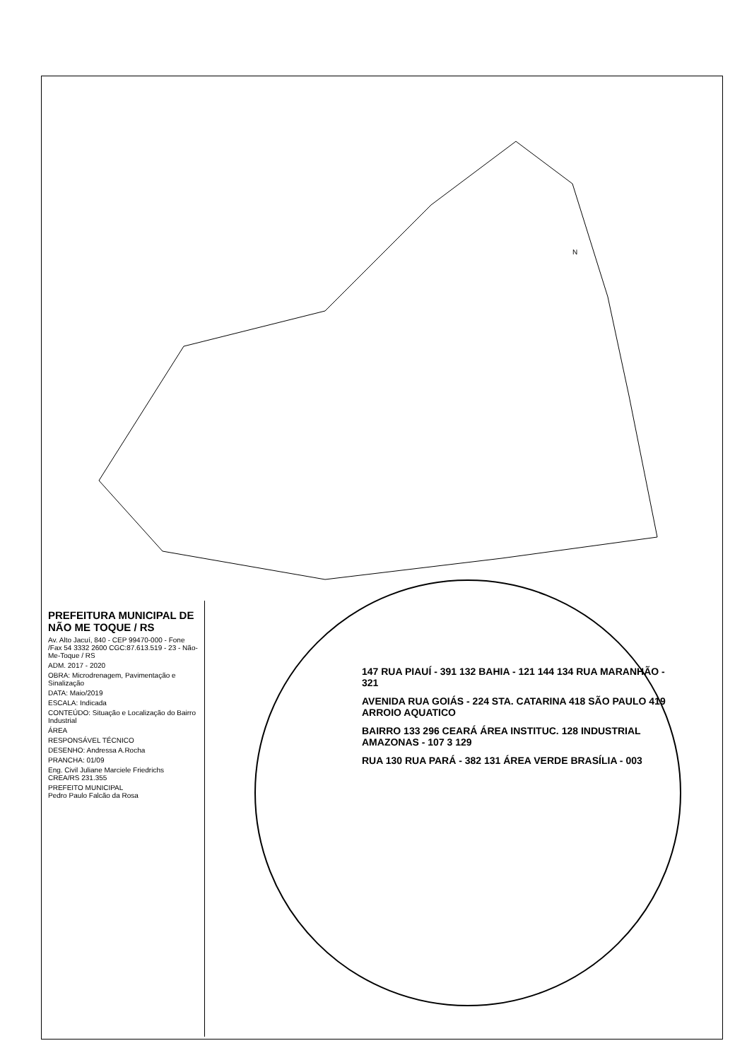N
147 RUA PIAUÍ - 391 132 BAHIA - 121 144 134 RUA MARANHÃO - 321
AVENIDA RUA GOIÁS - 224 STA. CATARINA 418 SÃO PAULO 419 ARROIO AQUATICO
BAIRRO 133 296 CEARÁ ÁREA INSTITUC. 128 INDUSTRIAL AMAZONAS - 107 3 129
RUA 130 RUA PARÁ - 382 131 ÁREA VERDE BRASÍLIA - 003
PREFEITURA MUNICIPAL DE NÃO ME TOQUE / RS
Av. Alto Jacuí, 840 - CEP 99470-000 - Fone /Fax 54 3332 2600 CGC:87.613.519 - 23 - Não-Me-Toque / RS
ADM. 2017 - 2020
OBRA: Microdrenagem, Pavimentação e Sinalização
DATA: Maio/2019
ESCALA: Indicada
CONTEÚDO: Situação e Localização do Bairro Industrial
ÁREA
RESPONSÁVEL TÉCNICO
DESENHO: Andressa A.Rocha
PRANCHA: 01/09
Eng. Civil Juliane Marciele Friedrichs
CREA/RS 231.355
PREFEITO MUNICIPAL
Pedro Paulo Falcão da Rosa